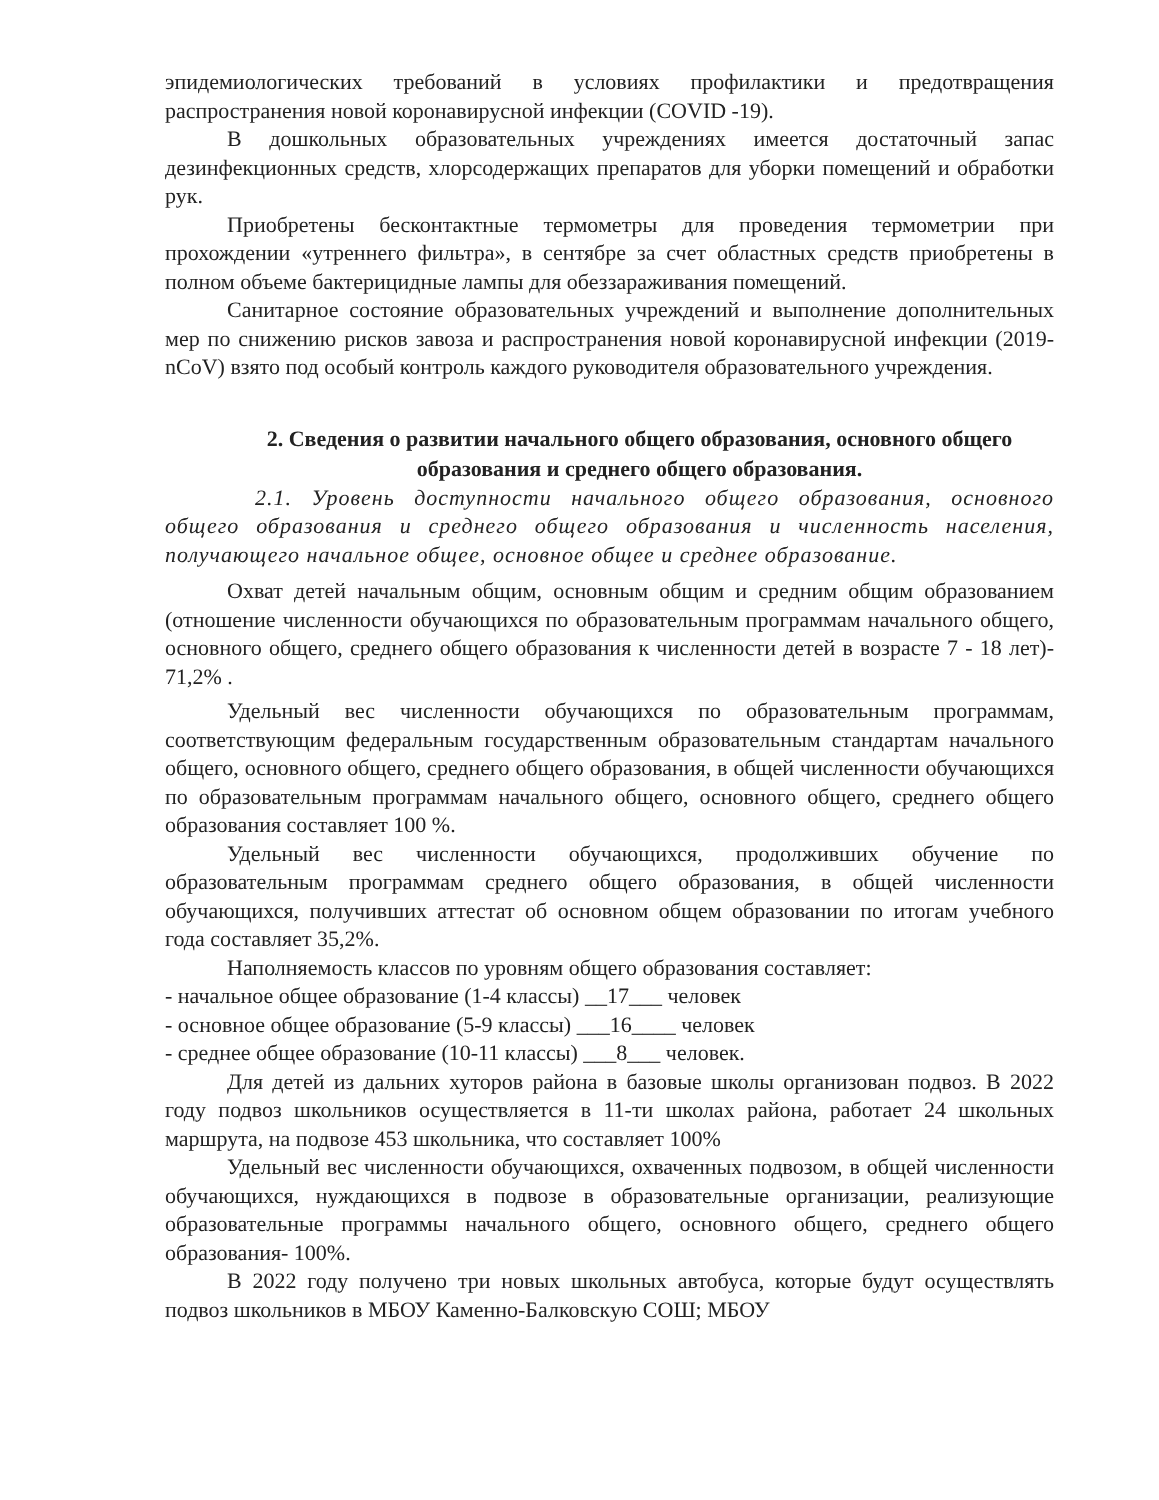эпидемиологических требований в условиях профилактики и предотвращения распространения новой коронавирусной инфекции (COVID -19).
В дошкольных образовательных учреждениях имеется достаточный запас дезинфекционных средств, хлорсодержащих препаратов для уборки помещений и обработки рук.
Приобретены бесконтактные термометры для проведения термометрии при прохождении «утреннего фильтра», в сентябре за счет областных средств приобретены в полном объеме бактерицидные лампы для обеззараживания помещений.
Санитарное состояние образовательных учреждений и выполнение дополнительных мер по снижению рисков завоза и распространения новой коронавирусной инфекции (2019-nCoV) взято под особый контроль каждого руководителя образовательного учреждения.
2. Сведения о развитии начального общего образования, основного общего образования и среднего общего образования.
2.1. Уровень доступности начального общего образования, основного общего образования и среднего общего образования и численность населения, получающего начальное общее, основное общее и среднее образование.
Охват детей начальным общим, основным общим и средним общим образованием (отношение численности обучающихся по образовательным программам начального общего, основного общего, среднего общего образования к численности детей в возрасте 7 - 18 лет)- 71,2% .
Удельный вес численности обучающихся по образовательным программам, соответствующим федеральным государственным образовательным стандартам начального общего, основного общего, среднего общего образования, в общей численности обучающихся по образовательным программам начального общего, основного общего, среднего общего образования составляет 100 %.
Удельный вес численности обучающихся, продолживших обучение по образовательным программам среднего общего образования, в общей численности обучающихся, получивших аттестат об основном общем образовании по итогам учебного года составляет 35,2%.
Наполняемость классов по уровням общего образования составляет:
- начальное общее образование (1-4 классы) __17___ человек
- основное общее образование (5-9 классы) ___16____ человек
- среднее общее образование (10-11 классы) ___8___ человек.
Для детей из дальних хуторов района в базовые школы организован подвоз. В 2022 году подвоз школьников осуществляется в 11-ти школах района, работает 24 школьных маршрута, на подвозе 453 школьника, что составляет 100%
Удельный вес численности обучающихся, охваченных подвозом, в общей численности обучающихся, нуждающихся в подвозе в образовательные организации, реализующие образовательные программы начального общего, основного общего, среднего общего образования- 100%.
В 2022 году получено три новых школьных автобуса, которые будут осуществлять подвоз школьников в МБОУ Каменно-Балковскую СОШ; МБОУ